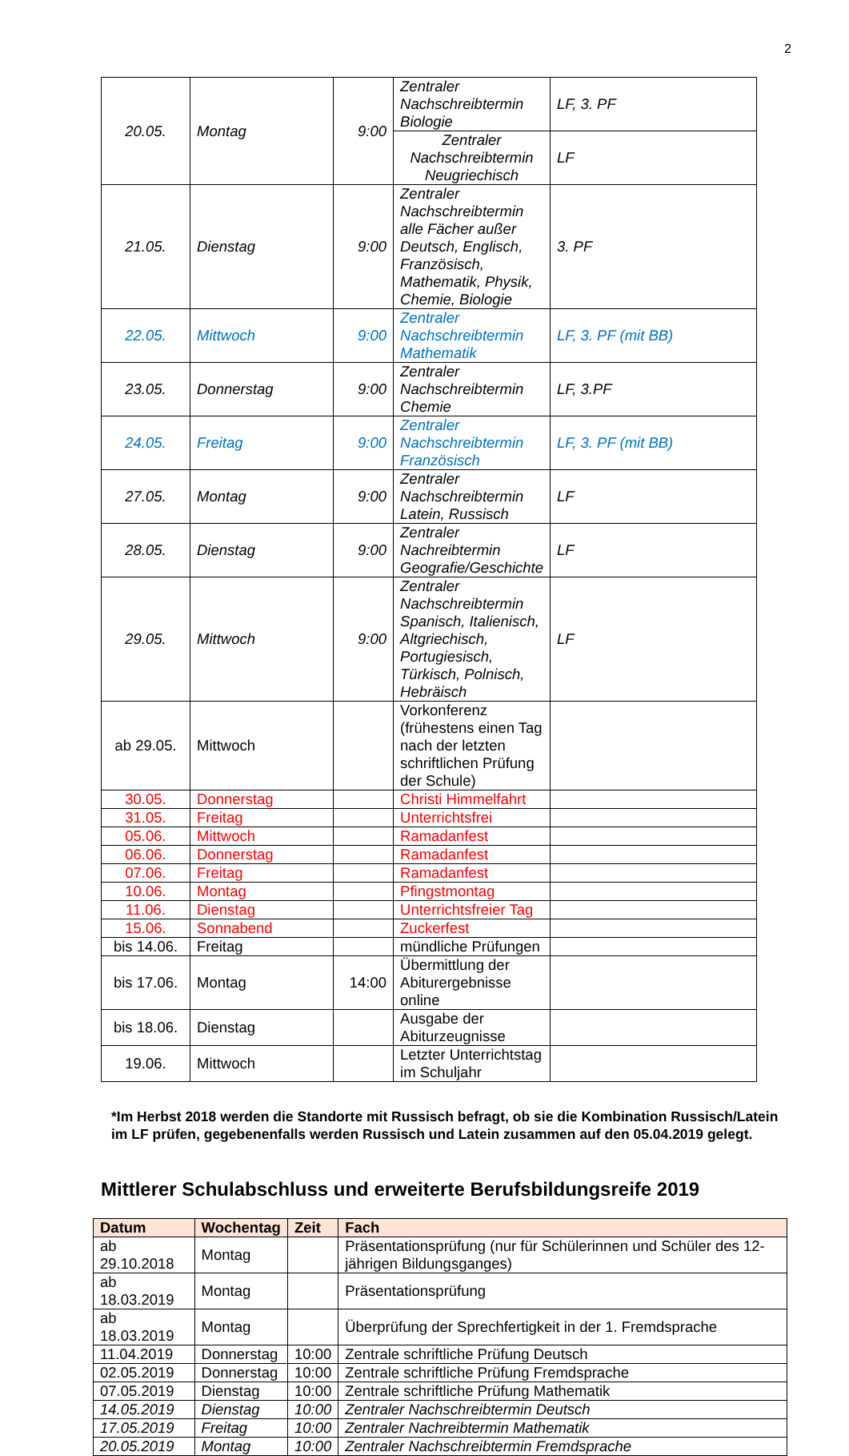2
| 20.05. | Montag | 9:00 | Zentraler Nachschreibtermin Biologie | LF, 3. PF |
| | | | Zentraler Nachschreibtermin Neugriechisch | LF |
| 21.05. | Dienstag | 9:00 | Zentraler Nachschreibtermin alle Fächer außer Deutsch, Englisch, Französisch, Mathematik, Physik, Chemie, Biologie | 3. PF |
| 22.05. | Mittwoch | 9:00 | Zentraler Nachschreibtermin Mathematik | LF, 3. PF (mit BB) |
| 23.05. | Donnerstag | 9:00 | Zentraler Nachschreibtermin Chemie | LF, 3.PF |
| 24.05. | Freitag | 9:00 | Zentraler Nachschreibtermin Französisch | LF, 3. PF (mit BB) |
| 27.05. | Montag | 9:00 | Zentraler Nachschreibtermin Latein, Russisch | LF |
| 28.05. | Dienstag | 9:00 | Zentraler Nachreibtermin Geografie/Geschichte | LF |
| 29.05. | Mittwoch | 9:00 | Zentraler Nachschreibtermin Spanisch, Italienisch, Altgriechisch, Portugiesisch, Türkisch, Polnisch, Hebräisch | LF |
| ab 29.05. | Mittwoch | | Vorkonferenz (frühestens einen Tag nach der letzten schriftlichen Prüfung der Schule) | |
| 30.05. | Donnerstag | | Christi Himmelfahrt | |
| 31.05. | Freitag | | Unterrichtsfrei | |
| 05.06. | Mittwoch | | Ramadanfest | |
| 06.06. | Donnerstag | | Ramadanfest | |
| 07.06. | Freitag | | Ramadanfest | |
| 10.06. | Montag | | Pfingstmontag | |
| 11.06. | Dienstag | | Unterrichtsfreier Tag | |
| 15.06. | Sonnabend | | Zuckerfest | |
| bis 14.06. | Freitag | | mündliche Prüfungen | |
| bis 17.06. | Montag | 14:00 | Übermittlung der Abiturergebnisse online | |
| bis 18.06. | Dienstag | | Ausgabe der Abiturzeugnisse | |
| 19.06. | Mittwoch | | Letzter Unterrichtstag im Schuljahr | |
*Im Herbst 2018 werden die Standorte mit Russisch befragt, ob sie die Kombination Russisch/Latein im LF prüfen, gegebenenfalls werden Russisch und Latein zusammen auf den 05.04.2019 gelegt.
Mittlerer Schulabschluss und erweiterte Berufsbildungsreife 2019
| Datum | Wochentag | Zeit | Fach |
| --- | --- | --- | --- |
| ab 29.10.2018 | Montag | | Präsentationsprüfung (nur für Schülerinnen und Schüler des 12-jährigen Bildungsganges) |
| ab 18.03.2019 | Montag | | Präsentationsprüfung |
| ab 18.03.2019 | Montag | | Überprüfung der Sprechfertigkeit in der 1. Fremdsprache |
| 11.04.2019 | Donnerstag | 10:00 | Zentrale schriftliche Prüfung Deutsch |
| 02.05.2019 | Donnerstag | 10:00 | Zentrale schriftliche Prüfung Fremdsprache |
| 07.05.2019 | Dienstag | 10:00 | Zentrale schriftliche Prüfung Mathematik |
| 14.05.2019 | Dienstag | 10:00 | Zentraler Nachschreibtermin Deutsch |
| 17.05.2019 | Freitag | 10:00 | Zentraler Nachreibtermin Mathematik |
| 20.05.2019 | Montag | 10:00 | Zentraler Nachschreibtermin Fremdsprache |